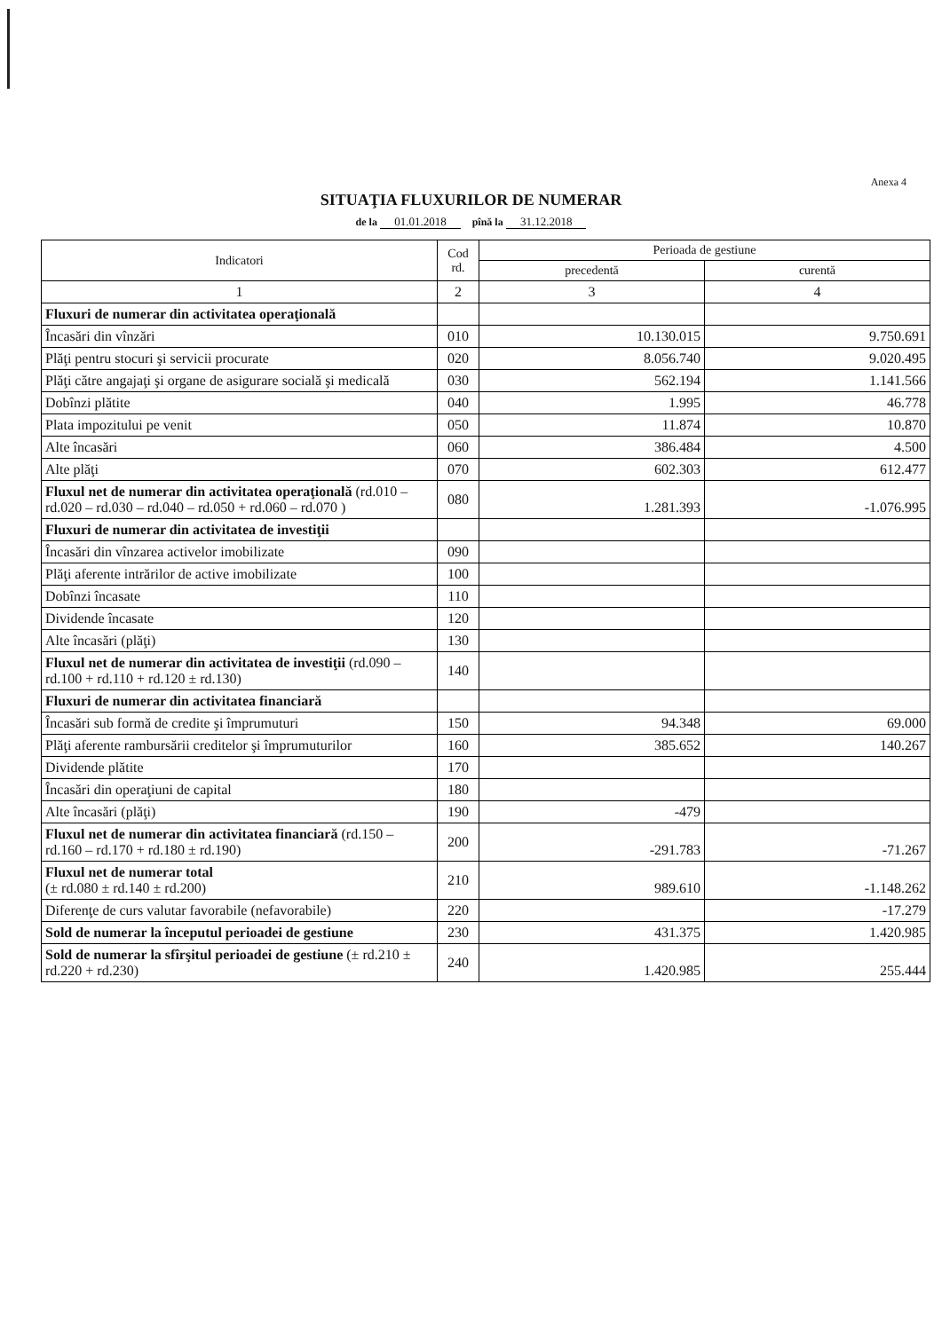Anexa 4
SITUAŢIA FLUXURILOR DE NUMERAR
de la 01.01.2018 pînă la 31.12.2018
| Indicatori | Cod rd. | Perioada de gestiune | |
| --- | --- | --- | --- |
| | | precedentă | curentă |
| 1 | 2 | 3 | 4 |
| Fluxuri de numerar din activitatea operaţională | | | |
| Încasări din vînzări | 010 | 10.130.015 | 9.750.691 |
| Plăţi pentru stocuri şi servicii procurate | 020 | 8.056.740 | 9.020.495 |
| Plăţi către angajaţi şi organe de asigurare socială şi medicală | 030 | 562.194 | 1.141.566 |
| Dobînzi plătite | 040 | 1.995 | 46.778 |
| Plata impozitului pe venit | 050 | 11.874 | 10.870 |
| Alte încasări | 060 | 386.484 | 4.500 |
| Alte plăţi | 070 | 602.303 | 612.477 |
| Fluxul net de numerar din activitatea operaţională (rd.010 – rd.020 – rd.030 – rd.040 – rd.050 + rd.060 – rd.070 ) | 080 | 1.281.393 | -1.076.995 |
| Fluxuri de numerar din activitatea de investiţii | | | |
| Încasări din vînzarea activelor imobilizate | 090 | | |
| Plăţi aferente intrărilor de active imobilizate | 100 | | |
| Dobînzi încasate | 110 | | |
| Dividende încasate | 120 | | |
| Alte încasări (plăţi) | 130 | | |
| Fluxul net de numerar din activitatea de investiţii (rd.090 – rd.100 + rd.110 + rd.120 ± rd.130) | 140 | | |
| Fluxuri de numerar din activitatea financiară | | | |
| Încasări sub formă de credite şi împrumuturi | 150 | 94.348 | 69.000 |
| Plăţi aferente rambursării creditelor şi împrumuturilor | 160 | 385.652 | 140.267 |
| Dividende plătite | 170 | | |
| Încasări din operaţiuni de capital | 180 | | |
| Alte încasări (plăţi) | 190 | -479 | |
| Fluxul net de numerar din activitatea financiară (rd.150 – rd.160 – rd.170 + rd.180 ± rd.190) | 200 | -291.783 | -71.267 |
| Fluxul net de numerar total (± rd.080 ± rd.140 ± rd.200) | 210 | 989.610 | -1.148.262 |
| Diferenţe de curs valutar favorabile (nefavorabile) | 220 | | -17.279 |
| Sold de numerar la începutul perioadei de gestiune | 230 | 431.375 | 1.420.985 |
| Sold de numerar la sfîrşitul perioadei de gestiune (± rd.210 ± rd.220 + rd.230) | 240 | 1.420.985 | 255.444 |